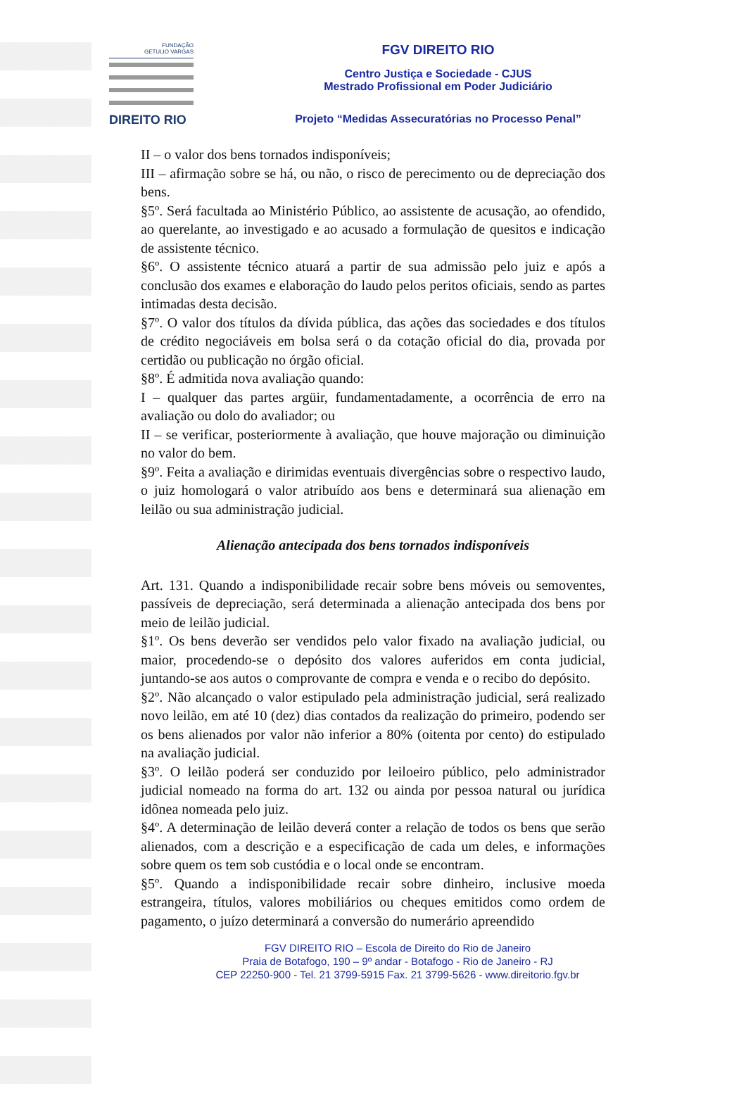FUNDAÇÃO
GETULIO VARGAS
DIREITO RIO
FGV DIREITO RIO
Centro Justiça e Sociedade - CJUS
Mestrado Profissional em Poder Judiciário
Projeto “Medidas Assecuratórias no Processo Penal”
II – o valor dos bens tornados indisponíveis;
III – afirmação sobre se há, ou não, o risco de perecimento ou de depreciação dos bens.
§5º. Será facultada ao Ministério Público, ao assistente de acusação, ao ofendido, ao querelante, ao investigado e ao acusado a formulação de quesitos e indicação de assistente técnico.
§6º. O assistente técnico atuará a partir de sua admissão pelo juiz e após a conclusão dos exames e elaboração do laudo pelos peritos oficiais, sendo as partes intimadas desta decisão.
§7º. O valor dos títulos da dívida pública, das ações das sociedades e dos títulos de crédito negociáveis em bolsa será o da cotação oficial do dia, provada por certidão ou publicação no órgão oficial.
§8º. É admitida nova avaliação quando:
I – qualquer das partes argüir, fundamentadamente, a ocorrência de erro na avaliação ou dolo do avaliador; ou
II – se verificar, posteriormente à avaliação, que houve majoração ou diminuição no valor do bem.
§9º. Feita a avaliação e dirimidas eventuais divergências sobre o respectivo laudo, o juiz homologará o valor atribuído aos bens e determinará sua alienação em leilão ou sua administração judicial.
Alienação antecipada dos bens tornados indisponíveis
Art. 131. Quando a indisponibilidade recair sobre bens móveis ou semoventes, passíveis de depreciação, será determinada a alienação antecipada dos bens por meio de leilão judicial.
§1º. Os bens deverão ser vendidos pelo valor fixado na avaliação judicial, ou maior, procedendo-se o depósito dos valores auferidos em conta judicial, juntando-se aos autos o comprovante de compra e venda e o recibo do depósito.
§2º. Não alcançado o valor estipulado pela administração judicial, será realizado novo leilão, em até 10 (dez) dias contados da realização do primeiro, podendo ser os bens alienados por valor não inferior a 80% (oitenta por cento) do estipulado na avaliação judicial.
§3º. O leilão poderá ser conduzido por leiloeiro público, pelo administrador judicial nomeado na forma do art. 132 ou ainda por pessoa natural ou jurídica idônea nomeada pelo juiz.
§4º. A determinação de leilão deverá conter a relação de todos os bens que serão alienados, com a descrição e a especificação de cada um deles, e informações sobre quem os tem sob custódia e o local onde se encontram.
§5º. Quando a indisponibilidade recair sobre dinheiro, inclusive moeda estrangeira, títulos, valores mobiliários ou cheques emitidos como ordem de pagamento, o juízo determinará a conversão do numerário apreendido
FGV DIREITO RIO – Escola de Direito do Rio de Janeiro
Praia de Botafogo, 190 – 9º andar - Botafogo - Rio de Janeiro - RJ
CEP 22250-900 - Tel. 21 3799-5915 Fax. 21 3799-5626 - www.direitorio.fgv.br